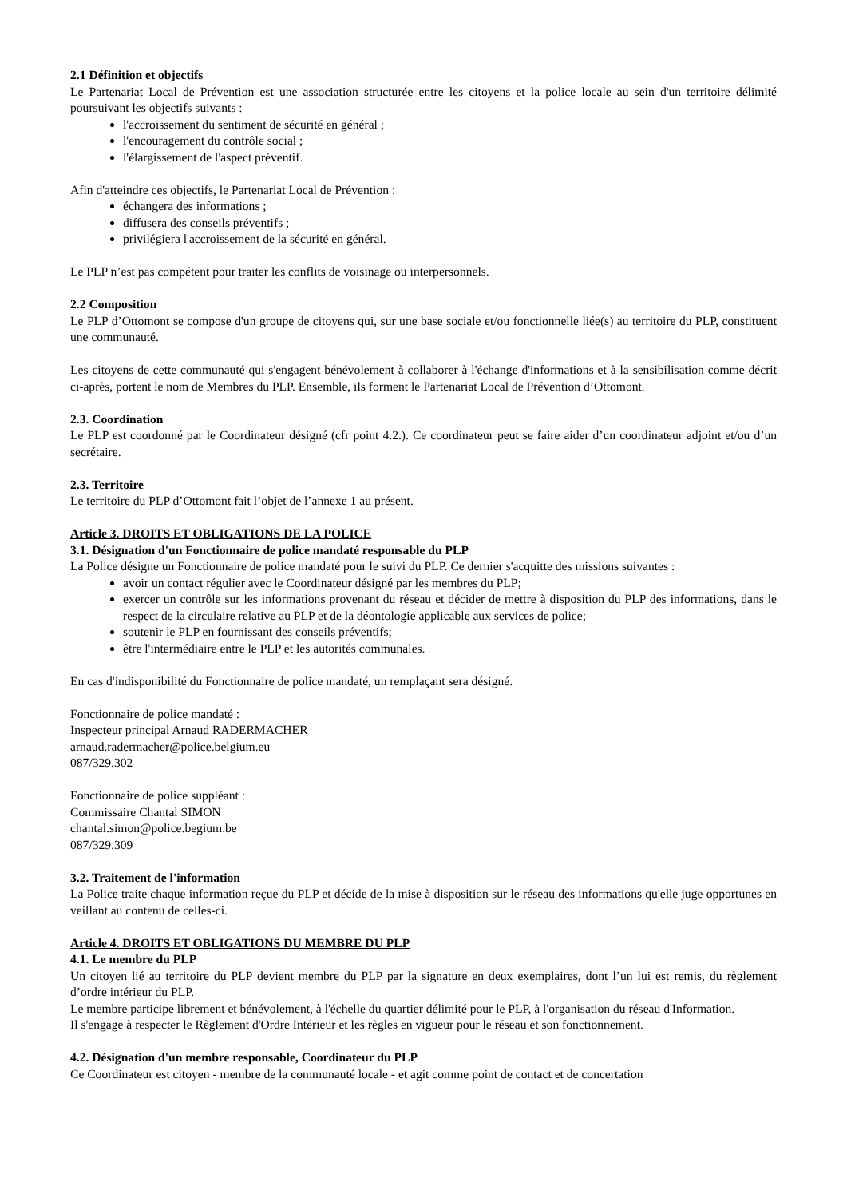2.1 Définition et objectifs
Le Partenariat Local de Prévention est une association structurée entre les citoyens et la police locale au sein d'un territoire délimité poursuivant les objectifs suivants :
l'accroissement du sentiment de sécurité en général ;
l'encouragement du contrôle social ;
l'élargissement de l'aspect préventif.
Afin d'atteindre ces objectifs, le Partenariat Local de Prévention :
échangera des informations ;
diffusera des conseils préventifs ;
privilégiera l'accroissement de la sécurité en général.
Le PLP n’est pas compétent pour traiter les conflits de voisinage ou interpersonnels.
2.2 Composition
Le PLP d’Ottomont se compose d'un groupe de citoyens qui, sur une base sociale et/ou fonctionnelle liée(s) au territoire du PLP, constituent une communauté.
Les citoyens de cette communauté qui s'engagent bénévolement à collaborer à l'échange d'informations et à la sensibilisation comme décrit ci-après, portent le nom de Membres du PLP. Ensemble, ils forment le Partenariat Local de Prévention d’Ottomont.
2.3. Coordination
Le PLP est coordonné par le Coordinateur désigné (cfr point 4.2.). Ce coordinateur peut se faire aider d’un coordinateur adjoint et/ou d’un secrétaire.
2.3. Territoire
Le territoire du PLP d’Ottomont fait l’objet de l’annexe 1 au présent.
Article 3. DROITS ET OBLIGATIONS DE LA POLICE
3.1. Désignation d'un Fonctionnaire de police mandaté responsable du PLP
La Police désigne un Fonctionnaire de police mandaté pour le suivi du PLP. Ce dernier s'acquitte des missions suivantes :
avoir un contact régulier avec le Coordinateur désigné par les membres du PLP;
exercer un contrôle sur les informations provenant du réseau et décider de mettre à disposition du PLP des informations, dans le respect de la circulaire relative au PLP et de la déontologie applicable aux services de police;
soutenir le PLP en fournissant des conseils préventifs;
être l'intermédiaire entre le PLP et les autorités communales.
En cas d'indisponibilité du Fonctionnaire de police mandaté, un remplaçant sera désigné.
Fonctionnaire de police mandaté :
Inspecteur principal Arnaud RADERMACHER
arnaud.radermacher@police.belgium.eu
087/329.302
Fonctionnaire de police suppléant :
Commissaire Chantal SIMON
chantal.simon@police.begium.be
087/329.309
3.2. Traitement de l'information
La Police traite chaque information reçue du PLP et décide de la mise à disposition sur le réseau des informations qu'elle juge opportunes en veillant au contenu de celles-ci.
Article 4. DROITS ET OBLIGATIONS DU MEMBRE DU PLP
4.1. Le membre du PLP
Un citoyen lié au territoire du PLP devient membre du PLP par la signature en deux exemplaires, dont l’un lui est remis, du règlement d’ordre intérieur du PLP.
Le membre participe librement et bénévolement, à l'échelle du quartier délimité pour le PLP, à l'organisation du réseau d'Information.
Il s'engage à respecter le Règlement d'Ordre Intérieur et les règles en vigueur pour le réseau et son fonctionnement.
4.2. Désignation d'un membre responsable, Coordinateur du PLP
Ce Coordinateur est citoyen - membre de la communauté locale - et agit comme point de contact et de concertation